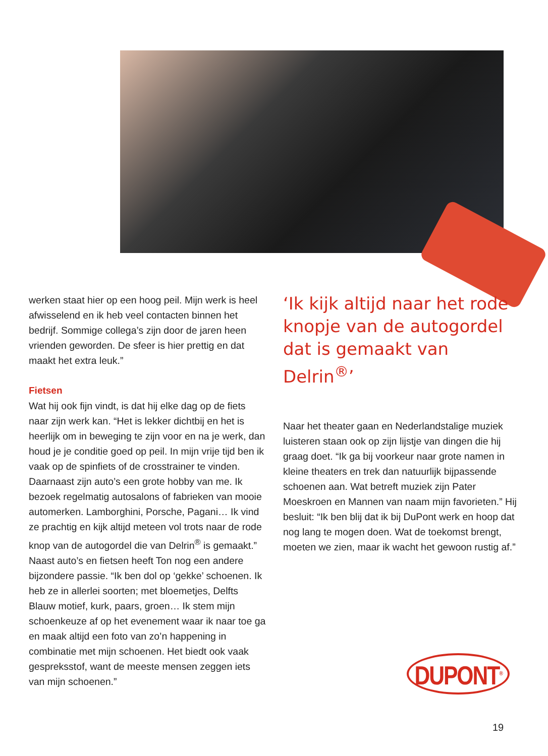werken staat hier op een hoog peil. Mijn werk is heel afwisselend en ik heb veel contacten binnen het bedrijf. Sommige collega’s zijn door de jaren heen vrienden geworden. De sfeer is hier prettig en dat maakt het extra leuk.”
Fietsen
Wat hij ook fijn vindt, is dat hij elke dag op de fiets naar zijn werk kan. “Het is lekker dichtbij en het is heerlijk om in beweging te zijn voor en na je werk, dan houd je je conditie goed op peil. In mijn vrije tijd ben ik vaak op de spinfiets of de crosstrainer te vinden. Daarnaast zijn auto’s een grote hobby van me. Ik bezoek regelmatig autosalons of fabrieken van mooie automerken. Lamborghini, Porsche, Pagani… Ik vind ze prachtig en kijk altijd meteen vol trots naar de rode knop van de autogordel die van Delrin<sup>®</sup> is gemaakt.” Naast auto’s en fietsen heeft Ton nog een andere bijzondere passie. “Ik ben dol op ‘gekke’ schoenen. Ik heb ze in allerlei soorten; met bloemetjes, Delfts Blauw motief, kurk, paars, groen… Ik stem mijn schoenkeuze af op het evenement waar ik naar toe ga en maak altijd een foto van zo’n happening in combinatie met mijn schoenen. Het biedt ook vaak gespreksstof, want de meeste mensen zeggen iets van mijn schoenen.”
‘Ik kijk altijd naar het rode knopje van de autogordel dat is gemaakt van Delrin<sup>®</sup>’
Naar het theater gaan en Nederlandstalige muziek luisteren staan ook op zijn lijstje van dingen die hij graag doet. “Ik ga bij voorkeur naar grote namen in kleine theaters en trek dan natuurlijk bijpassende schoenen aan. Wat betreft muziek zijn Pater Moeskroen en Mannen van naam mijn favorieten.” Hij besluit: “Ik ben blij dat ik bij DuPont werk en hoop dat nog lang te mogen doen. Wat de toekomst brengt, moeten we zien, maar ik wacht het gewoon rustig af.”
DUPONT<sup>®</sup>
19